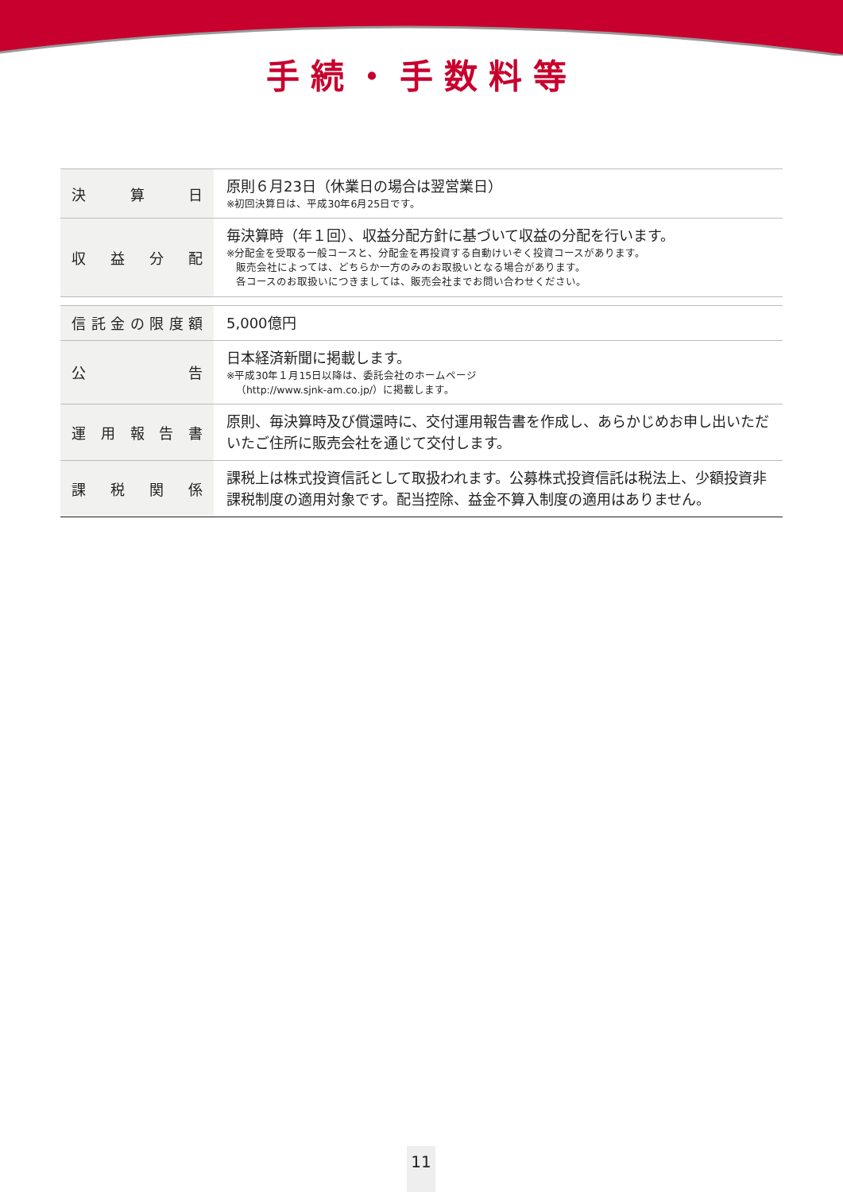手続・手数料等
| 決算日 | 原則６月23日（休業日の場合は翌営業日） ※初回決算日は、平成30年6月25日です。 |
| 収益分配 | 毎決算時（年１回）、収益分配方針に基づいて収益の分配を行います。 ※分配金を受取る一般コースと、分配金を再投資する自動けいぞく投資コースがあります。 販売会社によっては、どちらか一方のみのお取扱いとなる場合があります。 各コースのお取扱いにつきましては、販売会社までお問い合わせください。 |
| 信託金の限度額 | 5,000億円 |
| 公告 | 日本経済新聞に掲載します。 ※平成30年１月15日以降は、委託会社のホームページ （http://www.sjnk-am.co.jp/）に掲載します。 |
| 運用報告書 | 原則、毎決算時及び償還時に、交付運用報告書を作成し、あらかじめお申し出いただいたご住所に販売会社を通じて交付します。 |
| 課税関係 | 課税上は株式投資信託として取扱われます。公募株式投資信託は税法上、少額投資非課税制度の適用対象です。配当控除、益金不算入制度の適用はありません。 |
11